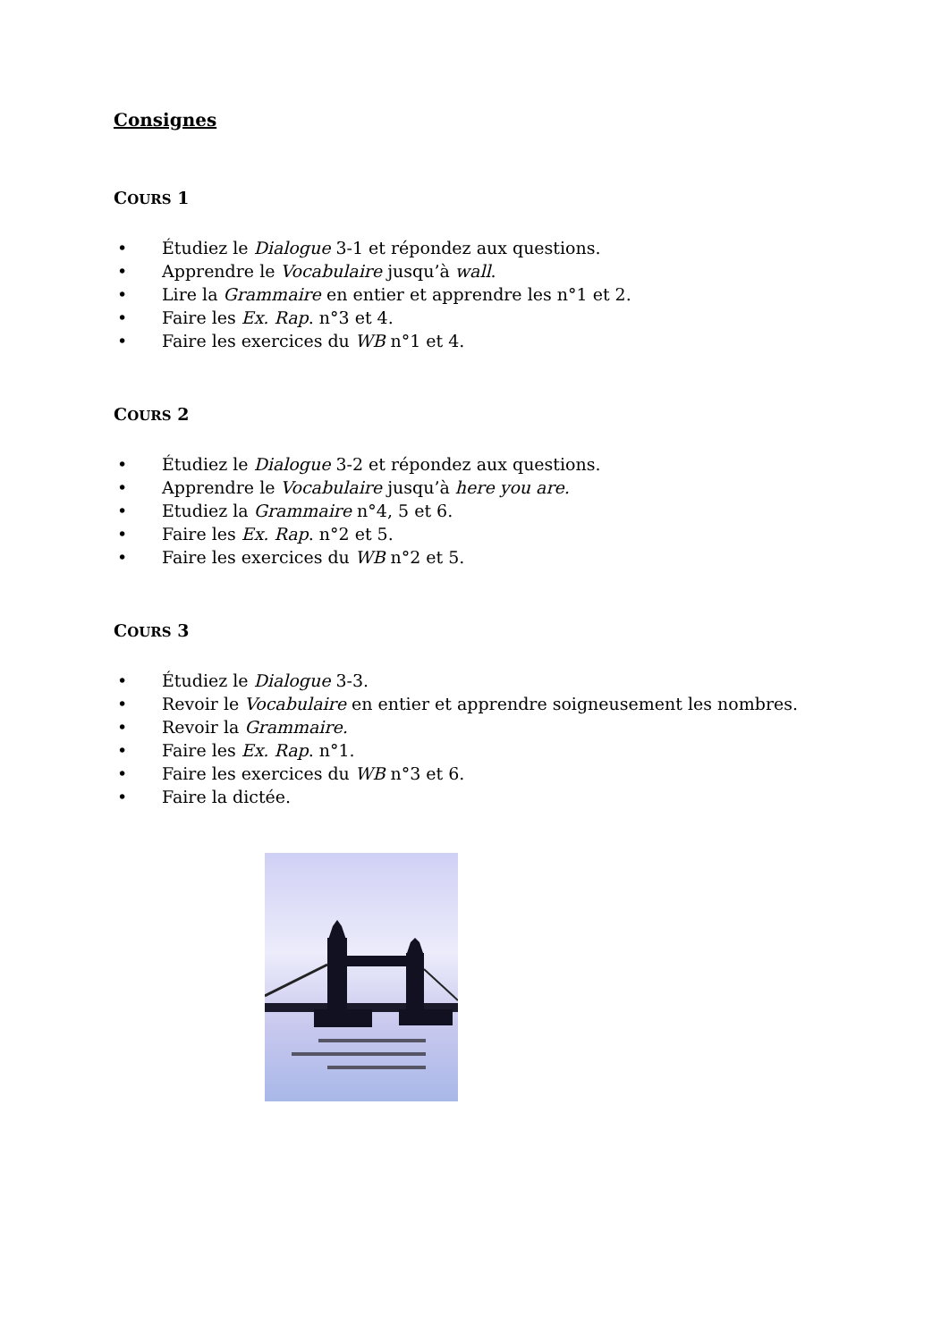Consignes
COURS 1
• Étudiez le Dialogue 3-1 et répondez aux questions.
• Apprendre le Vocabulaire jusqu’à wall.
• Lire la Grammaire en entier et apprendre les n°1 et 2.
• Faire les Ex. Rap. n°3 et 4.
• Faire les exercices du WB n°1 et 4.
COURS 2
• Étudiez le Dialogue 3-2 et répondez aux questions.
• Apprendre le Vocabulaire jusqu’à here you are.
• Etudiez la Grammaire n°4, 5 et 6.
• Faire les Ex. Rap. n°2 et 5.
• Faire les exercices du WB n°2 et 5.
COURS 3
• Étudiez le Dialogue 3-3.
• Revoir le Vocabulaire en entier et apprendre soigneusement les nombres.
• Revoir la Grammaire.
• Faire les Ex. Rap. n°1.
• Faire les exercices du WB n°3 et 6.
• Faire la dictée.